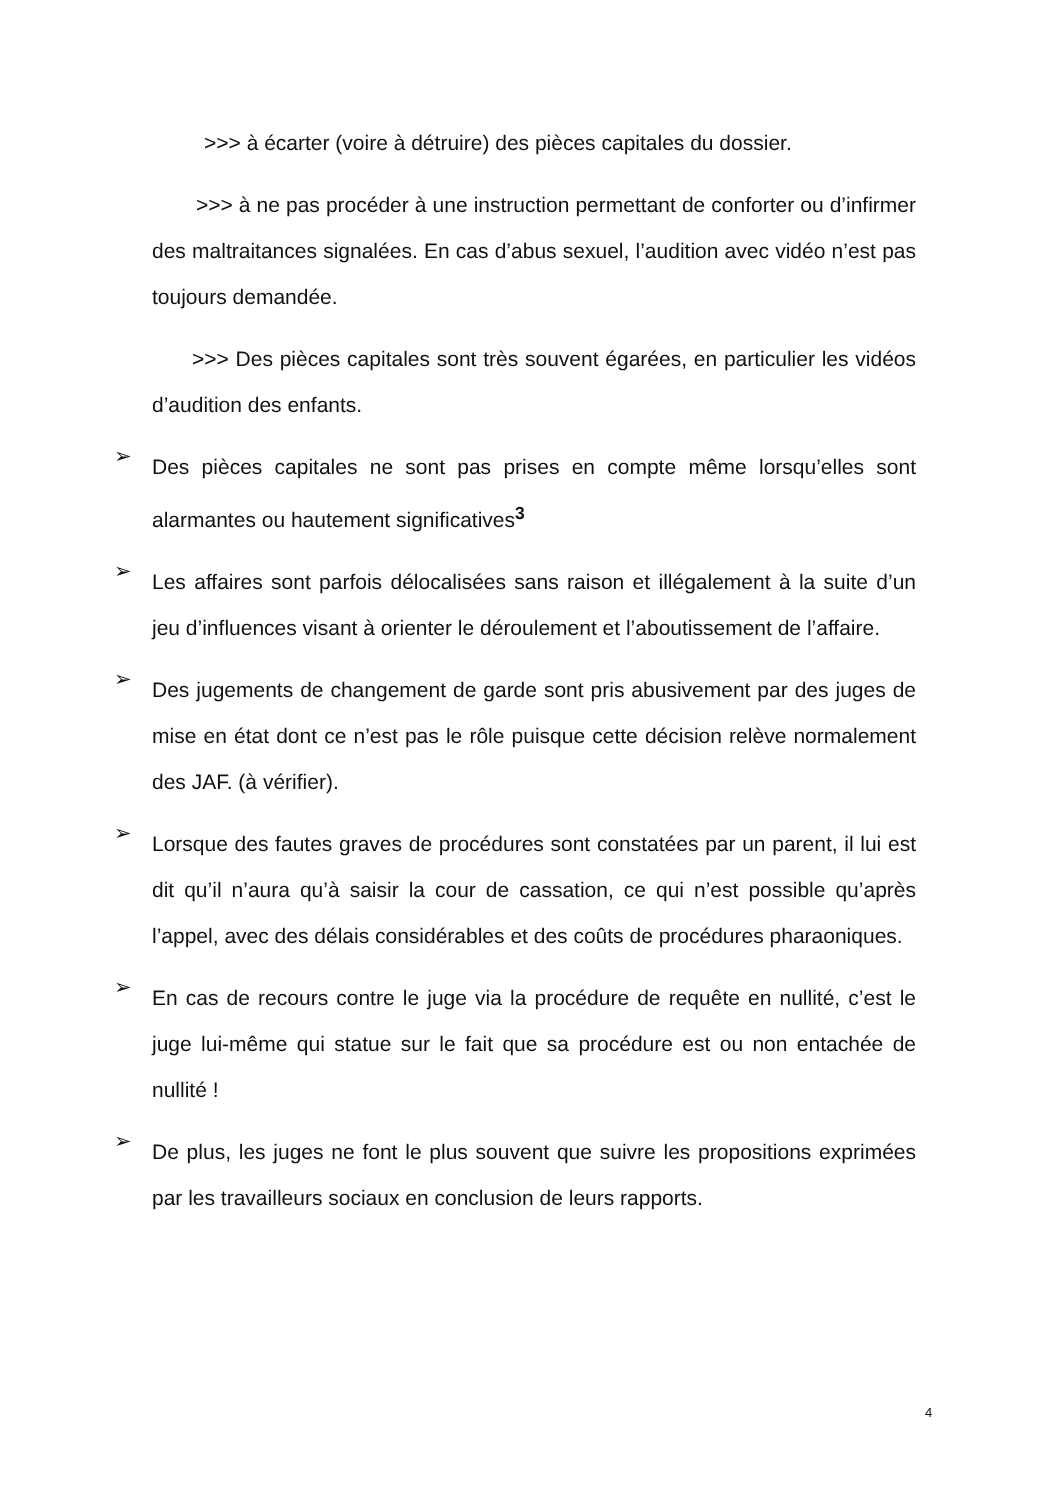>>> à écarter (voire à détruire) des pièces capitales du dossier.
>>> à ne pas procéder à une instruction permettant de conforter ou d’infirmer des maltraitances signalées. En cas d’abus sexuel, l’audition avec vidéo n’est pas toujours demandée.
>>> Des pièces capitales sont très souvent égarées, en particulier les vidéos d’audition des enfants.
➢
Des pièces capitales ne sont pas prises en compte même lorsqu’elles sont alarmantes ou hautement significatives<sup>3</sup>
➢
Les affaires sont parfois délocalisées sans raison et illégalement à la suite d’un jeu d’influences visant à orienter le déroulement et l’aboutissement de l’affaire.
➢
Des jugements de changement de garde sont pris abusivement par des juges de mise en état dont ce n’est pas le rôle puisque cette décision relève normalement des JAF. (à vérifier).
➢
Lorsque des fautes graves de procédures sont constatées par un parent, il lui est dit qu’il n’aura qu’à saisir la cour de cassation, ce qui n’est possible qu’après l’appel, avec des délais considérables et des coûts de procédures pharaoniques.
➢
En cas de recours contre le juge via la procédure de requête en nullité, c’est le juge lui-même qui statue sur le fait que sa procédure est ou non entachée de nullité !
➢
De plus, les juges ne font le plus souvent que suivre les propositions exprimées par les travailleurs sociaux en conclusion de leurs rapports.
4